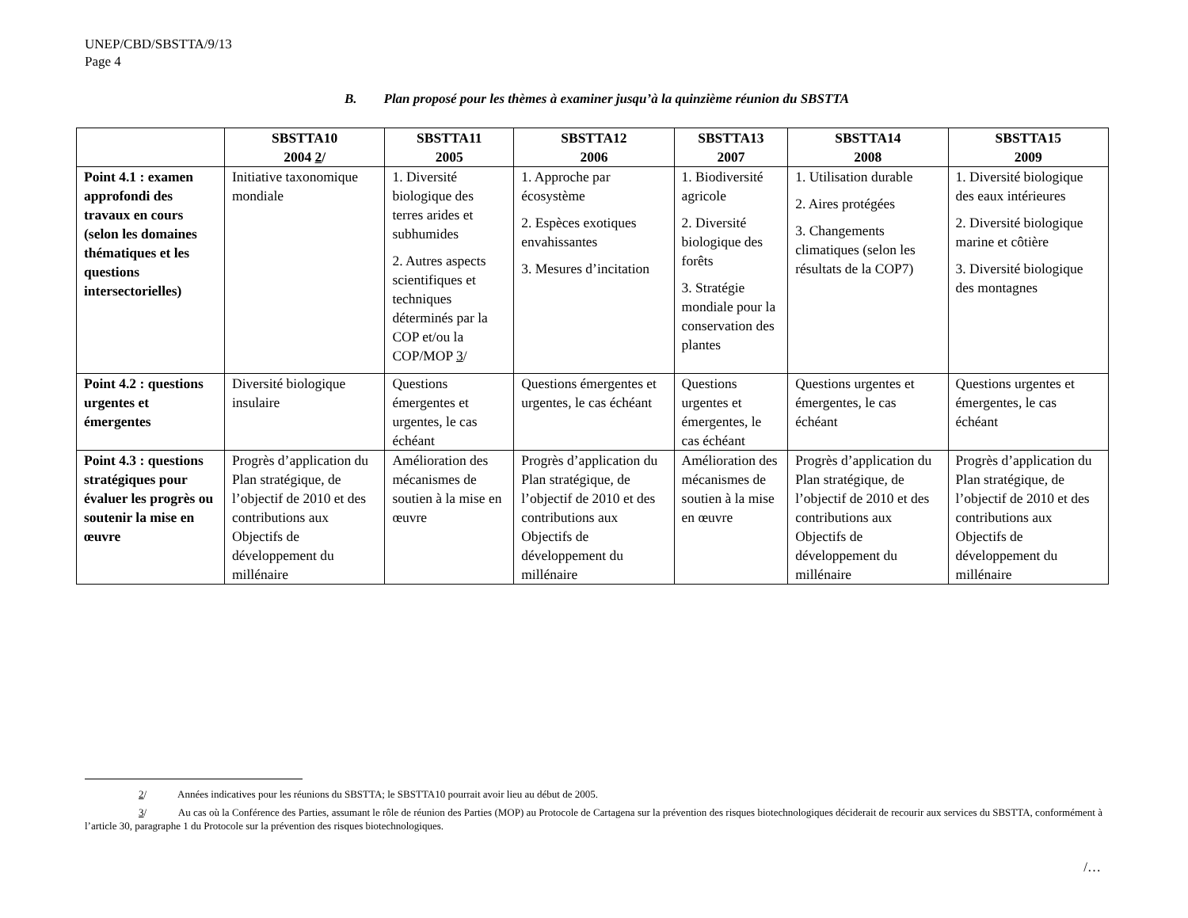UNEP/CBD/SBSTTA/9/13
Page 4
B. Plan proposé pour les thèmes à examiner jusqu’à la quinzième réunion du SBSTTA
| | SBSTTA10 2004 2 / | SBSTTA11 2005 | SBSTTA12 2006 | SBSTTA13 2007 | SBSTTA14 2008 | SBSTTA15 2009 |
| --- | --- | --- | --- | --- | --- | --- |
| Point 4.1 : examen approfondi des travaux en cours (selon les domaines thématiques et les questions intersectorielles) | Initiative taxonomique mondiale | 1. Diversité biologique des terres arides et subhumides 2. Autres aspects scientifiques et techniques déterminés par la COP et/ou la COP/MOP 3 / | 1. Approche par écosystème 2. Espèces exotiques envahissantes 3. Mesures d’incitation | 1. Biodiversité agricole 2. Diversité biologique des forêts 3. Stratégie mondiale pour la conservation des plantes | 1. Utilisation durable 2. Aires protégées 3. Changements climatiques (selon les résultats de la COP7) | 1. Diversité biologique des eaux intérieures 2. Diversité biologique marine et côtière 3. Diversité biologique des montagnes |
| Point 4.2 : questions urgentes et émergentes | Diversité biologique insulaire | Questions émergentes et urgentes, le cas échéant | Questions émergentes et urgentes, le cas échéant | Questions urgentes et émergentes, le cas échéant | Questions urgentes et émergentes, le cas échéant | Questions urgentes et émergentes, le cas échéant |
| Point 4.3 : questions stratégiques pour évaluer les progrès ou soutenir la mise en œuvre | Progrès d’application du Plan stratégique, de l’objectif de 2010 et des contributions aux Objectifs de développement du millénaire | Amélioration des mécanismes de soutien à la mise en œuvre | Progrès d’application du Plan stratégique, de l’objectif de 2010 et des contributions aux Objectifs de développement du millénaire | Amélioration des mécanismes de soutien à la mise en œuvre | Progrès d’application du Plan stratégique, de l’objectif de 2010 et des contributions aux Objectifs de développement du millénaire | Progrès d’application du Plan stratégique, de l’objectif de 2010 et des contributions aux Objectifs de développement du millénaire |
2/ Années indicatives pour les réunions du SBSTTA; le SBSTTA10 pourrait avoir lieu au début de 2005.
3/ Au cas où la Conférence des Parties, assumant le rôle de réunion des Parties (MOP) au Protocole de Cartagena sur la prévention des risques biotechnologiques déciderait de recourir aux services du SBSTTA, conformément à l’article 30, paragraphe 1 du Protocole sur la prévention des risques biotechnologiques.
/…